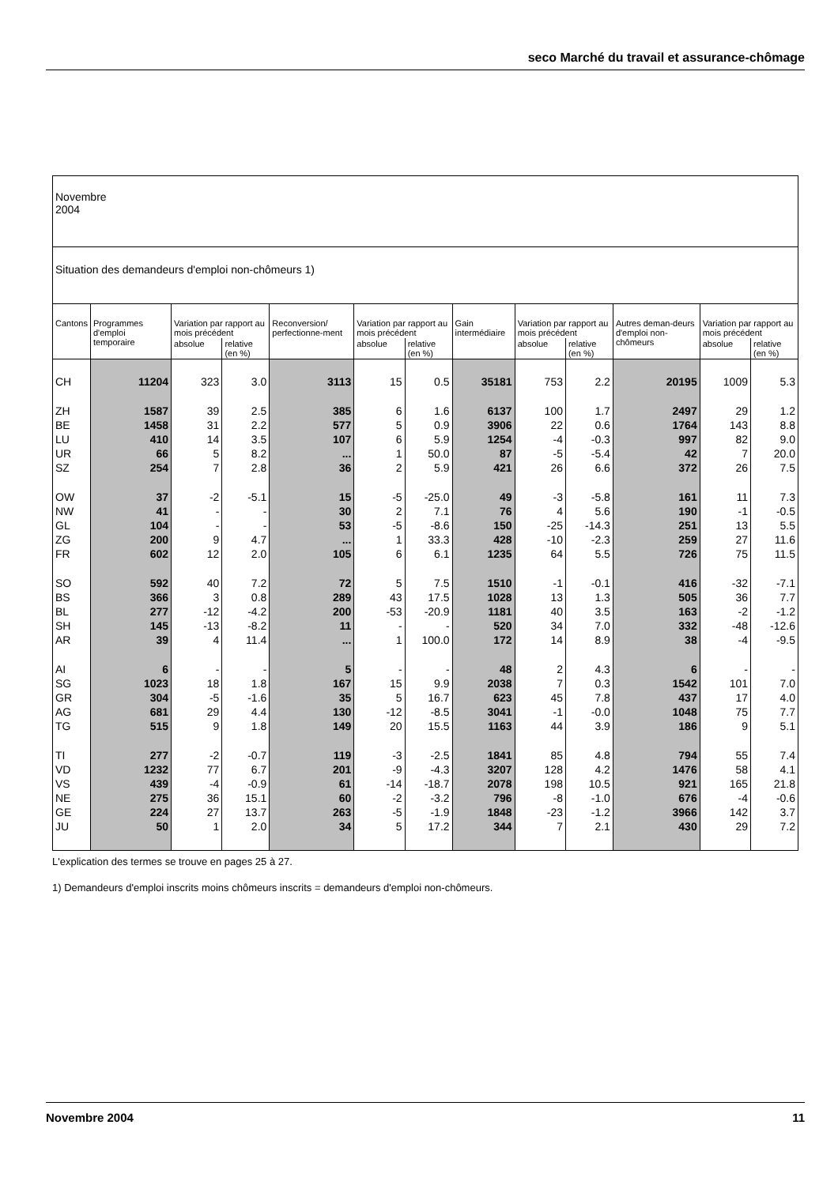seco Marché du travail et assurance-chômage
| Novembre 2004 | | | | | | | | | | | | |
| Situation des demandeurs d'emploi non-chômeurs 1) | | | | | | | | | | | | |
| Cantons | Programmes d'emploi temporaire | Variation par rapport au mois précédent | | Reconversion/ perfectionne-ment | Variation par rapport au mois précédent | | Gain intermédiaire | Variation par rapport au mois précédent | | Autres deman-deurs d'emploi non-chômeurs | Variation par rapport au mois précédent | |
| | | absolue | relative (en %) | | absolue | relative (en %) | | absolue | relative (en %) | | absolue | relative (en %) |
| CH | 11204 | 323 | 3.0 | 3113 | 15 | 0.5 | 35181 | 753 | 2.2 | 20195 | 1009 | 5.3 |
| ZH | 1587 | 39 | 2.5 | 385 | 6 | 1.6 | 6137 | 100 | 1.7 | 2497 | 29 | 1.2 |
| BE | 1458 | 31 | 2.2 | 577 | 5 | 0.9 | 3906 | 22 | 0.6 | 1764 | 143 | 8.8 |
| LU | 410 | 14 | 3.5 | 107 | 6 | 5.9 | 1254 | -4 | -0.3 | 997 | 82 | 9.0 |
| UR | 66 | 5 | 8.2 | ... | 1 | 50.0 | 87 | -5 | -5.4 | 42 | 7 | 20.0 |
| SZ | 254 | 7 | 2.8 | 36 | 2 | 5.9 | 421 | 26 | 6.6 | 372 | 26 | 7.5 |
| OW | 37 | -2 | -5.1 | 15 | -5 | -25.0 | 49 | -3 | -5.8 | 161 | 11 | 7.3 |
| NW | 41 | - | - | 30 | 2 | 7.1 | 76 | 4 | 5.6 | 190 | -1 | -0.5 |
| GL | 104 | - | - | 53 | -5 | -8.6 | 150 | -25 | -14.3 | 251 | 13 | 5.5 |
| ZG | 200 | 9 | 4.7 | ... | 1 | 33.3 | 428 | -10 | -2.3 | 259 | 27 | 11.6 |
| FR | 602 | 12 | 2.0 | 105 | 6 | 6.1 | 1235 | 64 | 5.5 | 726 | 75 | 11.5 |
| SO | 592 | 40 | 7.2 | 72 | 5 | 7.5 | 1510 | -1 | -0.1 | 416 | -32 | -7.1 |
| BS | 366 | 3 | 0.8 | 289 | 43 | 17.5 | 1028 | 13 | 1.3 | 505 | 36 | 7.7 |
| BL | 277 | -12 | -4.2 | 200 | -53 | -20.9 | 1181 | 40 | 3.5 | 163 | -2 | -1.2 |
| SH | 145 | -13 | -8.2 | 11 | - | - | 520 | 34 | 7.0 | 332 | -48 | -12.6 |
| AR | 39 | 4 | 11.4 | ... | 1 | 100.0 | 172 | 14 | 8.9 | 38 | -4 | -9.5 |
| AI | 6 | - | - | 5 | - | - | 48 | 2 | 4.3 | 6 | - | - |
| SG | 1023 | 18 | 1.8 | 167 | 15 | 9.9 | 2038 | 7 | 0.3 | 1542 | 101 | 7.0 |
| GR | 304 | -5 | -1.6 | 35 | 5 | 16.7 | 623 | 45 | 7.8 | 437 | 17 | 4.0 |
| AG | 681 | 29 | 4.4 | 130 | -12 | -8.5 | 3041 | -1 | -0.0 | 1048 | 75 | 7.7 |
| TG | 515 | 9 | 1.8 | 149 | 20 | 15.5 | 1163 | 44 | 3.9 | 186 | 9 | 5.1 |
| TI | 277 | -2 | -0.7 | 119 | -3 | -2.5 | 1841 | 85 | 4.8 | 794 | 55 | 7.4 |
| VD | 1232 | 77 | 6.7 | 201 | -9 | -4.3 | 3207 | 128 | 4.2 | 1476 | 58 | 4.1 |
| VS | 439 | -4 | -0.9 | 61 | -14 | -18.7 | 2078 | 198 | 10.5 | 921 | 165 | 21.8 |
| NE | 275 | 36 | 15.1 | 60 | -2 | -3.2 | 796 | -8 | -1.0 | 676 | -4 | -0.6 |
| GE | 224 | 27 | 13.7 | 263 | -5 | -1.9 | 1848 | -23 | -1.2 | 3966 | 142 | 3.7 |
| JU | 50 | 1 | 2.0 | 34 | 5 | 17.2 | 344 | 7 | 2.1 | 430 | 29 | 7.2 |
L'explication des termes se trouve en pages 25 à 27.
1) Demandeurs d'emploi inscrits moins chômeurs inscrits = demandeurs d'emploi non-chômeurs.
Novembre 2004 11